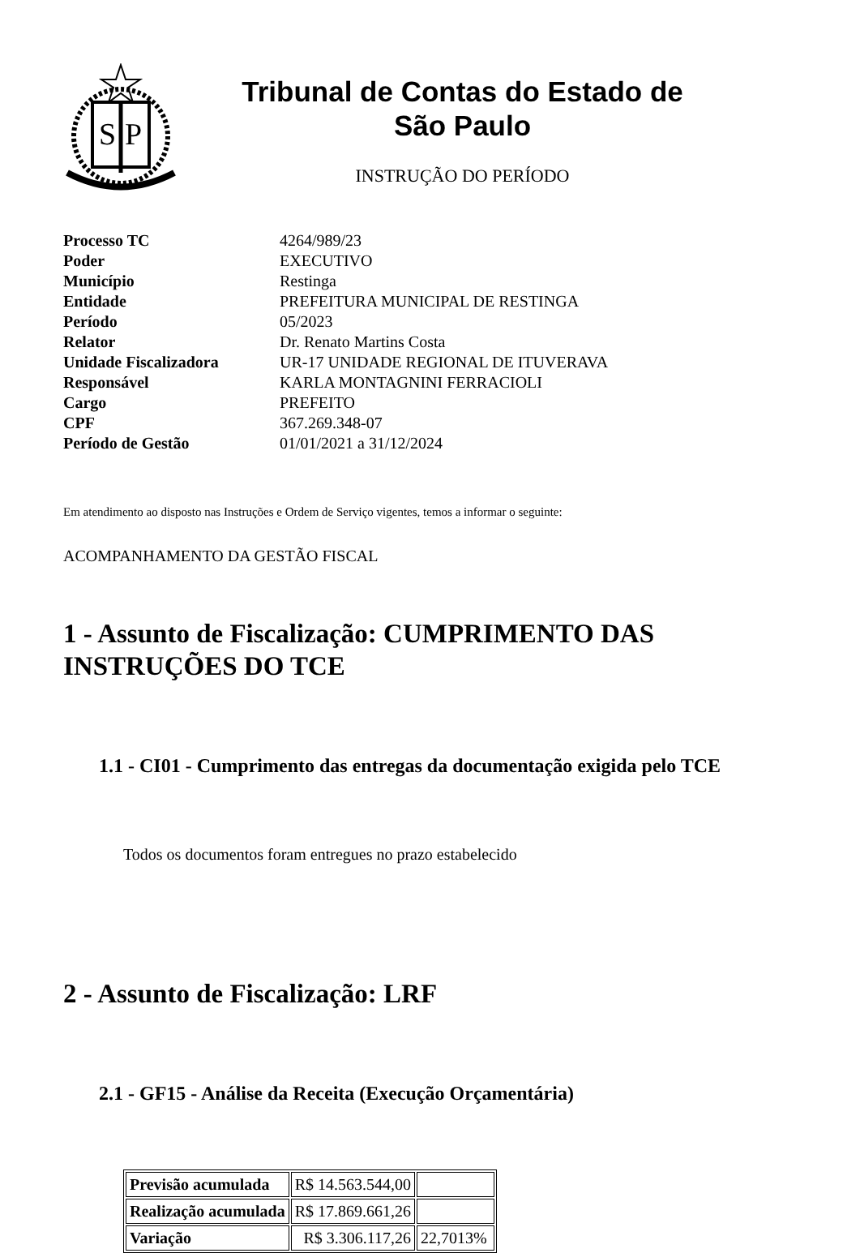S
P
Tribunal de Contas do Estado de
São Paulo
INSTRUÇÃO DO PERÍODO
| Processo TC | 4264/989/23 |
| Poder | EXECUTIVO |
| Município | Restinga |
| Entidade | PREFEITURA MUNICIPAL DE RESTINGA |
| Período | 05/2023 |
| Relator | Dr. Renato Martins Costa |
| Unidade Fiscalizadora | UR-17 UNIDADE REGIONAL DE ITUVERAVA |
| Responsável | KARLA MONTAGNINI FERRACIOLI |
| Cargo | PREFEITO |
| CPF | 367.269.348-07 |
| Período de Gestão | 01/01/2021 a 31/12/2024 |
Em atendimento ao disposto nas Instruções e Ordem de Serviço vigentes, temos a informar o seguinte:
ACOMPANHAMENTO DA GESTÃO FISCAL
1 - Assunto de Fiscalização: CUMPRIMENTO DAS
INSTRUÇÕES DO TCE
1.1 - CI01 - Cumprimento das entregas da documentação exigida pelo TCE
Todos os documentos foram entregues no prazo estabelecido
2 - Assunto de Fiscalização: LRF
2.1 - GF15 - Análise da Receita (Execução Orçamentária)
| Previsão acumulada | R$ 14.563.544,00 | |
| Realização acumulada | R$ 17.869.661,26 | |
| Variação | R$ 3.306.117,26 | 22,7013% |